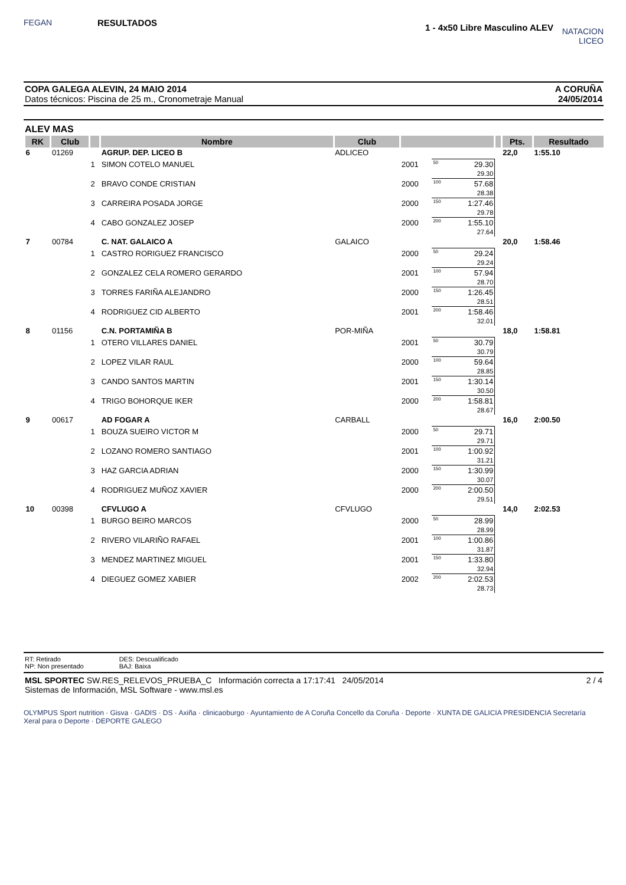FEGAN
RESULTADOS
1 - 4x50 Libre Masculino ALEV
NATACION LICEO
COPA GALEGA ALEVIN, 24 MAIO 2014
Datos técnicos: Piscina de 25 m., Cronometraje Manual
A CORUÑA
24/05/2014
ALEV MAS
| RK | Club | | Nombre | Club | | | | | | Pts. | Resultado |
| --- | --- | --- | --- | --- | --- | --- | --- | --- | --- | --- | --- |
| 6 | 01269 | | AGRUP. DEP. LICEO B | ADLICEO | | | | | | 22,0 | 1:55.10 |
| | | 1 | SIMON COTELO MANUEL | | 2001 | 50 | 29.30 29.30 | | | | |
| | | 2 | BRAVO CONDE CRISTIAN | | 2000 | 100 | 57.68 28.38 | | | | |
| | | 3 | CARREIRA POSADA JORGE | | 2000 | 150 | 1:27.46 29.78 | | | | |
| | | 4 | CABO GONZALEZ JOSEP | | 2000 | 200 | 1:55.10 27.64 | | | | |
| 7 | 00784 | | C. NAT. GALAICO A | GALAICO | | | | | | 20,0 | 1:58.46 |
| | | 1 | CASTRO RORIGUEZ FRANCISCO | | 2000 | 50 | 29.24 29.24 | | | | |
| | | 2 | GONZALEZ CELA ROMERO GERARDO | | 2001 | 100 | 57.94 28.70 | | | | |
| | | 3 | TORRES FARIÑA ALEJANDRO | | 2000 | 150 | 1:26.45 28.51 | | | | |
| | | 4 | RODRIGUEZ CID ALBERTO | | 2001 | 200 | 1:58.46 32.01 | | | | |
| 8 | 01156 | | C.N. PORTAMIÑA B | POR-MIÑA | | | | | | 18,0 | 1:58.81 |
| | | 1 | OTERO VILLARES DANIEL | | 2001 | 50 | 30.79 30.79 | | | | |
| | | 2 | LOPEZ VILAR RAUL | | 2000 | 100 | 59.64 28.85 | | | | |
| | | 3 | CANDO SANTOS MARTIN | | 2001 | 150 | 1:30.14 30.50 | | | | |
| | | 4 | TRIGO BOHORQUE IKER | | 2000 | 200 | 1:58.81 28.67 | | | | |
| 9 | 00617 | | AD FOGAR A | CARBALL | | | | | | 16,0 | 2:00.50 |
| | | 1 | BOUZA SUEIRO VICTOR M | | 2000 | 50 | 29.71 29.71 | | | | |
| | | 2 | LOZANO ROMERO SANTIAGO | | 2001 | 100 | 1:00.92 31.21 | | | | |
| | | 3 | HAZ GARCIA ADRIAN | | 2000 | 150 | 1:30.99 30.07 | | | | |
| | | 4 | RODRIGUEZ MUÑOZ XAVIER | | 2000 | 200 | 2:00.50 29.51 | | | | |
| 10 | 00398 | | CFVLUGO A | CFVLUGO | | | | | | 14,0 | 2:02.53 |
| | | 1 | BURGO BEIRO MARCOS | | 2000 | 50 | 28.99 28.99 | | | | |
| | | 2 | RIVERO VILARIÑO RAFAEL | | 2001 | 100 | 1:00.86 31.87 | | | | |
| | | 3 | MENDEZ MARTINEZ MIGUEL | | 2001 | 150 | 1:33.80 32.94 | | | | |
| | | 4 | DIEGUEZ GOMEZ XABIER | | 2002 | 200 | 2:02.53 28.73 | | | | |
RT: Retirado
NP: Non presentado
DES: Descualificado
BAJ: Baixa
MSL SPORTEC SW.RES_RELEVOS_PRUEBA_C Información correcta a 17:17:41 24/05/2014
Sistemas de Información, MSL Software - www.msl.es
2 / 4
OLYMPUS Sport nutrition · Gisva · GADIS · DS · Axiña · clinicaoburgo · Ayuntamiento de A Coruña Concello da Coruña · Deporte · XUNTA DE GALICIA PRESIDENCIA Secretaría Xeral para o Deporte · DEPORTE GALEGO